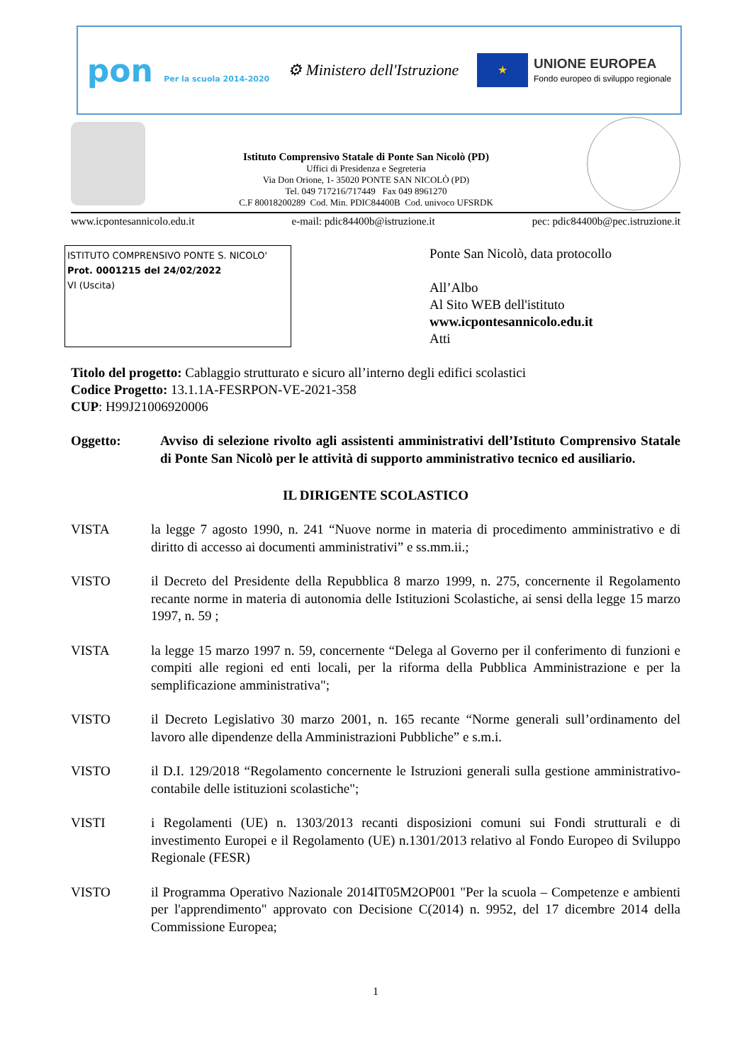pon Per la scuola 2014-2020
⚙ Ministero dell'Istruzione
★
UNIONE EUROPEA
Fondo europeo di sviluppo regionale
Istituto Comprensivo Statale di Ponte San Nicolò (PD)
Uffici di Presidenza e Segreteria
Via Don Orione, 1- 35020 PONTE SAN NICOLÒ (PD)
Tel. 049 717216/717449 Fax 049 8961270
C.F 80018200289 Cod. Min. PDIC84400B Cod. univoco UFSRDK
www.icpontesannicolo.edu.it e-mail: pdic84400b@istruzione.it pec: pdic84400b@pec.istruzione.it
ISTITUTO COMPRENSIVO PONTE S. NICOLO'
Prot. 0001215 del 24/02/2022
VI (Uscita)
Ponte San Nicolò, data protocollo
All’Albo
Al Sito WEB dell'istituto
www.icpontesannicolo.edu.it
Atti
Titolo del progetto: Cablaggio strutturato e sicuro all’interno degli edifici scolastici
Codice Progetto: 13.1.1A-FESRPON-VE-2021-358
CUP: H99J21006920006
Oggetto: Avviso di selezione rivolto agli assistenti amministrativi dell’Istituto Comprensivo Statale di Ponte San Nicolò per le attività di supporto amministrativo tecnico ed ausiliario.
IL DIRIGENTE SCOLASTICO
VISTA la legge 7 agosto 1990, n. 241 “Nuove norme in materia di procedimento amministrativo e di diritto di accesso ai documenti amministrativi” e ss.mm.ii.;
VISTO il Decreto del Presidente della Repubblica 8 marzo 1999, n. 275, concernente il Regolamento recante norme in materia di autonomia delle Istituzioni Scolastiche, ai sensi della legge 15 marzo 1997, n. 59 ;
VISTA la legge 15 marzo 1997 n. 59, concernente “Delega al Governo per il conferimento di funzioni e compiti alle regioni ed enti locali, per la riforma della Pubblica Amministrazione e per la semplificazione amministrativa";
VISTO il Decreto Legislativo 30 marzo 2001, n. 165 recante “Norme generali sull’ordinamento del lavoro alle dipendenze della Amministrazioni Pubbliche” e s.m.i.
VISTO il D.I. 129/2018 “Regolamento concernente le Istruzioni generali sulla gestione amministrativo-contabile delle istituzioni scolastiche";
VISTI i Regolamenti (UE) n. 1303/2013 recanti disposizioni comuni sui Fondi strutturali e di investimento Europei e il Regolamento (UE) n.1301/2013 relativo al Fondo Europeo di Sviluppo Regionale (FESR)
VISTO il Programma Operativo Nazionale 2014IT05M2OP001 "Per la scuola – Competenze e ambienti per l'apprendimento" approvato con Decisione C(2014) n. 9952, del 17 dicembre 2014 della Commissione Europea;
1